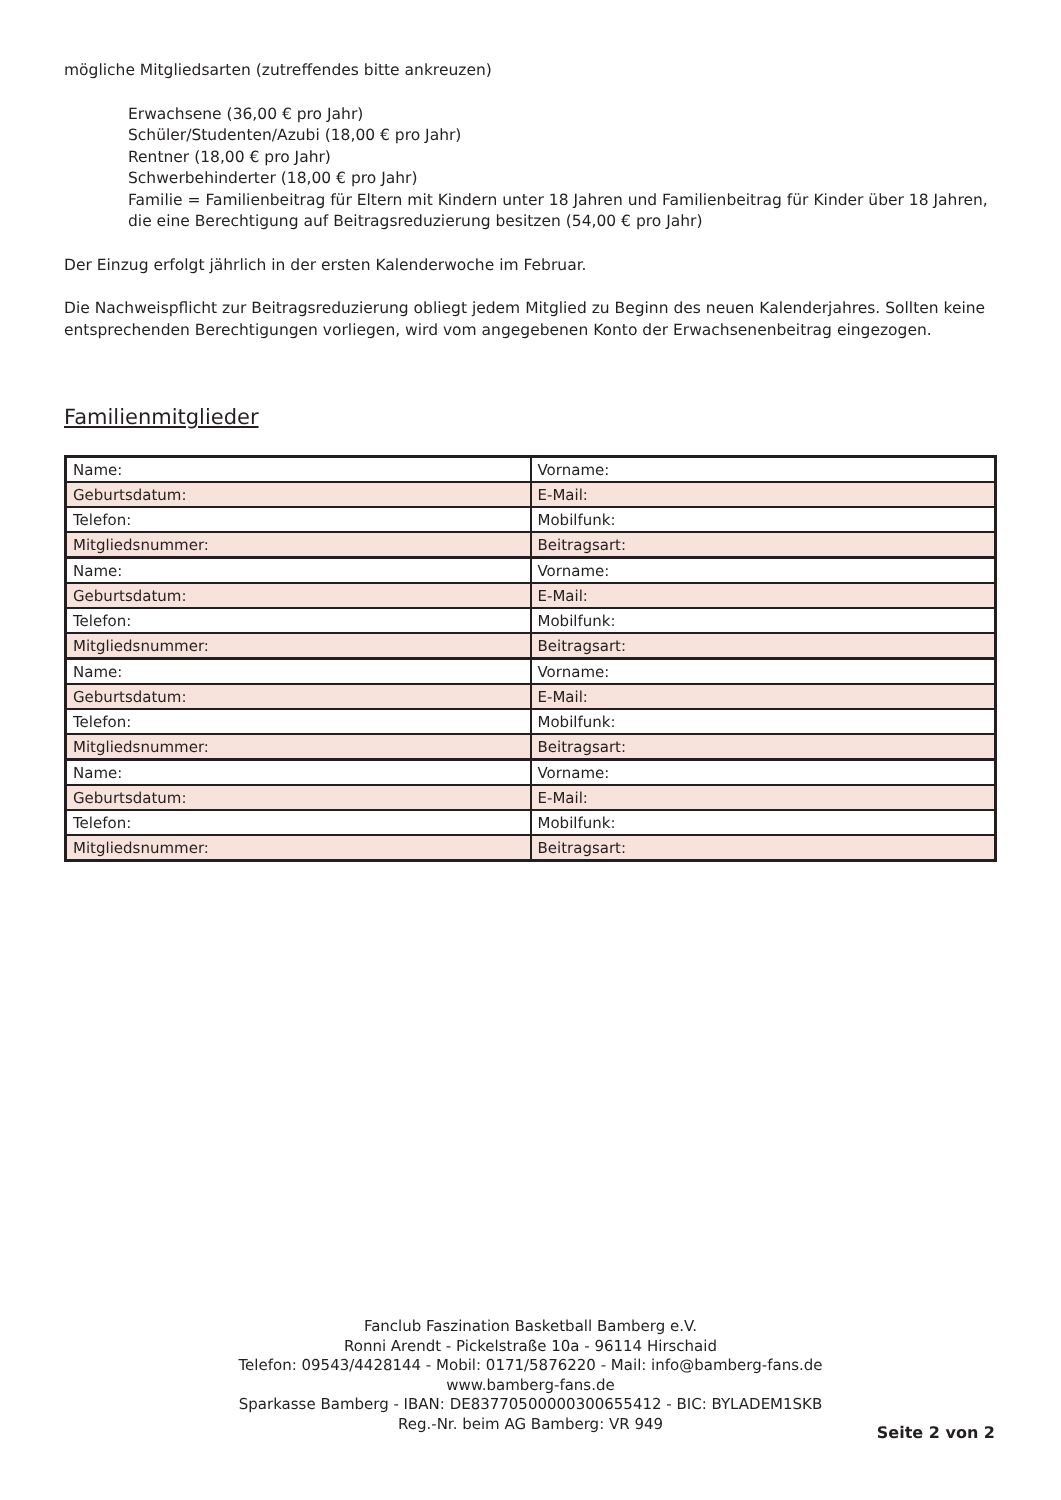mögliche Mitgliedsarten (zutreffendes bitte ankreuzen)
Erwachsene (36,00 € pro Jahr)
Schüler/Studenten/Azubi (18,00 € pro Jahr)
Rentner (18,00 € pro Jahr)
Schwerbehinderter (18,00 € pro Jahr)
Familie = Familienbeitrag für Eltern mit Kindern unter 18 Jahren und Familienbeitrag für Kinder über 18 Jahren, die eine Berechtigung auf Beitragsreduzierung besitzen (54,00 € pro Jahr)
Der Einzug erfolgt jährlich in der ersten Kalenderwoche im Februar.
Die Nachweispflicht zur Beitragsreduzierung obliegt jedem Mitglied zu Beginn des neuen Kalenderjahres. Sollten keine entsprechenden Berechtigungen vorliegen, wird vom angegebenen Konto der Erwachsenenbeitrag eingezogen.
Familienmitglieder
| Name: | Vorname: |
| Geburtsdatum: | E-Mail: |
| Telefon: | Mobilfunk: |
| Mitgliedsnummer: | Beitragsart: |
| Name: | Vorname: |
| Geburtsdatum: | E-Mail: |
| Telefon: | Mobilfunk: |
| Mitgliedsnummer: | Beitragsart: |
| Name: | Vorname: |
| Geburtsdatum: | E-Mail: |
| Telefon: | Mobilfunk: |
| Mitgliedsnummer: | Beitragsart: |
| Name: | Vorname: |
| Geburtsdatum: | E-Mail: |
| Telefon: | Mobilfunk: |
| Mitgliedsnummer: | Beitragsart: |
Fanclub Faszination Basketball Bamberg e.V.
Ronni Arendt - Pickelstraße 10a - 96114 Hirschaid
Telefon: 09543/4428144 - Mobil: 0171/5876220 - Mail: info@bamberg-fans.de
www.bamberg-fans.de
Sparkasse Bamberg - IBAN: DE83770500000300655412 - BIC: BYLADEM1SKB
Reg.-Nr. beim AG Bamberg: VR 949
Seite 2 von 2